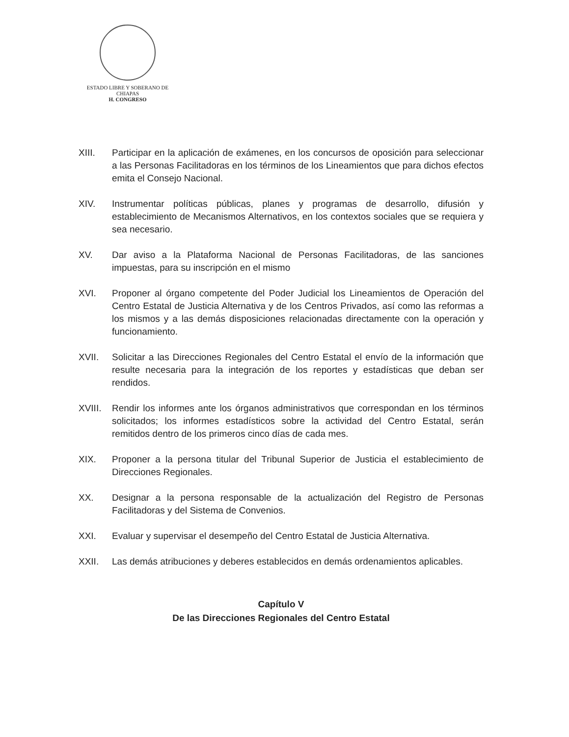ESTADO LIBRE Y SOBERANO DE
CHIAPAS
H. CONGRESO
XIII. Participar en la aplicación de exámenes, en los concursos de oposición para seleccionar a las Personas Facilitadoras en los términos de los Lineamientos que para dichos efectos emita el Consejo Nacional.
XIV. Instrumentar políticas públicas, planes y programas de desarrollo, difusión y establecimiento de Mecanismos Alternativos, en los contextos sociales que se requiera y sea necesario.
XV. Dar aviso a la Plataforma Nacional de Personas Facilitadoras, de las sanciones impuestas, para su inscripción en el mismo
XVI. Proponer al órgano competente del Poder Judicial los Lineamientos de Operación del Centro Estatal de Justicia Alternativa y de los Centros Privados, así como las reformas a los mismos y a las demás disposiciones relacionadas directamente con la operación y funcionamiento.
XVII. Solicitar a las Direcciones Regionales del Centro Estatal el envío de la información que resulte necesaria para la integración de los reportes y estadísticas que deban ser rendidos.
XVIII.
Rendir los informes ante los órganos administrativos que correspondan en los términos solicitados; los informes estadísticos sobre la actividad del Centro Estatal, serán remitidos dentro de los primeros cinco días de cada mes.
XIX. Proponer a la persona titular del Tribunal Superior de Justicia el establecimiento de Direcciones Regionales.
XX. Designar a la persona responsable de la actualización del Registro de Personas Facilitadoras y del Sistema de Convenios.
XXI. Evaluar y supervisar el desempeño del Centro Estatal de Justicia Alternativa.
XXII. Las demás atribuciones y deberes establecidos en demás ordenamientos aplicables.
Capítulo V
De las Direcciones Regionales del Centro Estatal